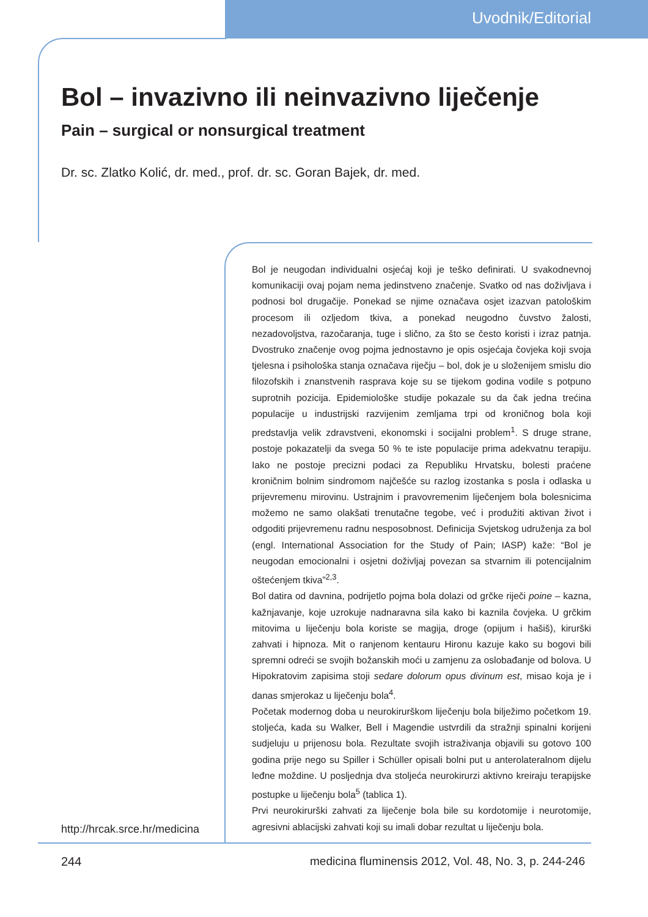Uvodnik/Editorial
Bol – invazivno ili neinvazivno liječenje
Pain – surgical or nonsurgical treatment
Dr. sc. Zlatko Kolić, dr. med., prof. dr. sc. Goran Bajek, dr. med.
Bol je neugodan individualni osjećaj koji je teško definirati. U svakodnevnoj komunikaciji ovaj pojam nema jedinstveno značenje. Svatko od nas doživljava i podnosi bol drugačije. Ponekad se njime označava osjet izazvan patološkim procesom ili ozljedom tkiva, a ponekad neugodno čuvstvo žalosti, nezadovoljstva, razočaranja, tuge i slično, za što se često koristi i izraz patnja. Dvostruko značenje ovog pojma jednostavno je opis osjećaja čovjeka koji svoja tjelesna i psihološka stanja označava riječju – bol, dok je u složenijem smislu dio filozofskih i znanstvenih rasprava koje su se tijekom godina vodile s potpuno suprotnih pozicija. Epidemiološke studije pokazale su da čak jedna trećina populacije u industrijski razvijenim zemljama trpi od kroničnog bola koji predstavlja velik zdravstveni, ekonomski i socijalni problem<sup>1</sup>. S druge strane, postoje pokazatelji da svega 50 % te iste populacije prima adekvatnu terapiju. Iako ne postoje precizni podaci za Republiku Hrvatsku, bolesti praćene kroničnim bolnim sindromom najčešće su razlog izostanka s posla i odlaska u prijevremenu mirovinu. Ustrajnim i pravovremenim liječenjem bola bolesnicima možemo ne samo olakšati trenutačne tegobe, već i produžiti aktivan život i odgoditi prijevremenu radnu nesposobnost. Definicija Svjetskog udruženja za bol (engl. International Association for the Study of Pain; IASP) kaže: “Bol je neugodan emocionalni i osjetni doživljaj povezan sa stvarnim ili potencijalnim oštećenjem tkiva”<sup>2,3</sup>.
Bol datira od davnina, podrijetlo pojma bola dolazi od grčke riječi poine – kazna, kažnjavanje, koje uzrokuje nadnaravna sila kako bi kaznila čovjeka. U grčkim mitovima u liječenju bola koriste se magija, droge (opijum i hašiš), kirurški zahvati i hipnoza. Mit o ranjenom kentauru Hironu kazuje kako su bogovi bili spremni odreći se svojih božanskih moći u zamjenu za oslobađanje od bolova. U Hipokratovim zapisima stoji sedare dolorum opus divinum est, misao koja je i danas smjerokaz u liječenju bola<sup>4</sup>.
Početak modernog doba u neurokirurškom liječenju bola bilježimo početkom 19. stoljeća, kada su Walker, Bell i Magendie ustvrdili da stražnji spinalni korijeni sudjeluju u prijenosu bola. Rezultate svojih istraživanja objavili su gotovo 100 godina prije nego su Spiller i Schüller opisali bolni put u anterolateralnom dijelu leđne moždine. U posljednja dva stoljeća neurokirurzi aktivno kreiraju terapijske postupke u liječenju bola<sup>5</sup> (tablica 1).
Prvi neurokirurški zahvati za liječenje bola bile su kordotomije i neurotomije, agresivni ablacijski zahvati koji su imali dobar rezultat u liječenju bola.
http://hrcak.srce.hr/medicina
244
medicina fluminensis 2012, Vol. 48, No. 3, p. 244-246